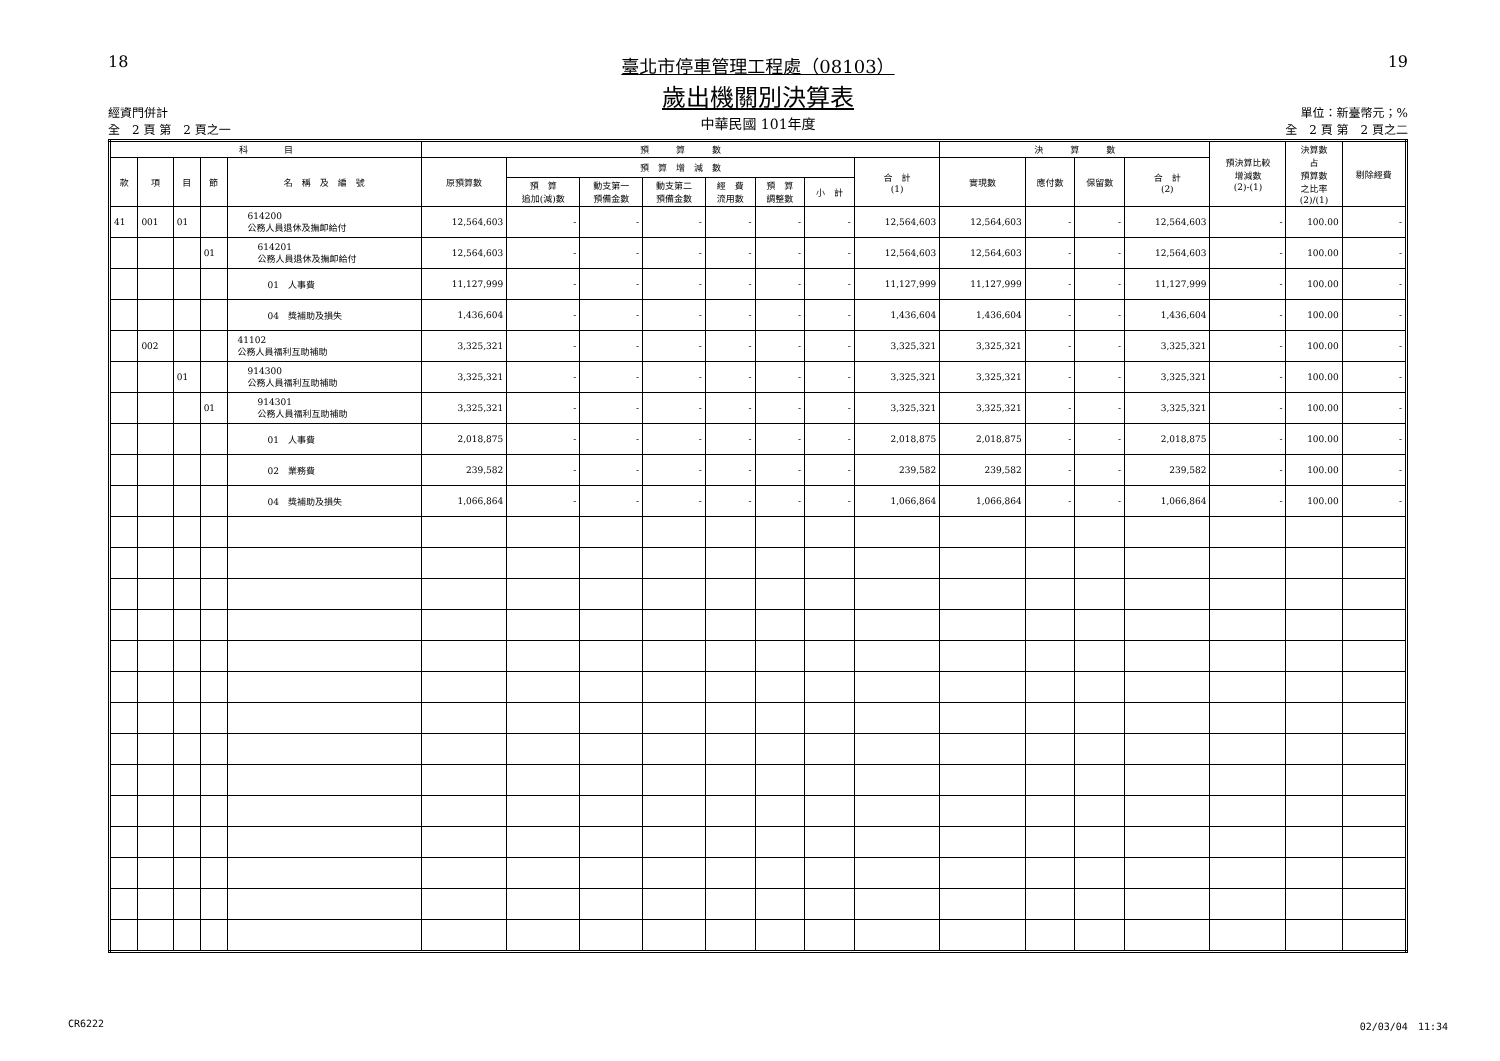18 臺北市停車管理工程處（08103）
歲出機關別決算表
中華民國 101年度
19
經資門併計
全　2 頁 第　2 頁之一
單位：新臺幣元；%
全　2 頁 第　2 頁之二
| 科 目 | | | | | 預 算 數 | | | | | | | | 決 算 數 | | | | 預決算比較 增減數 (2)-(1) | 決算數 占 預算數 之比率 (2)/(1) | 剔除經費 |
| --- | --- | --- | --- | --- | --- | --- | --- | --- | --- | --- | --- | --- | --- | --- | --- | --- | --- | --- | --- |
| 款 | 項 | 目 | 節 | 名 稱 及 編 號 | 原預算數 | 預 算 增 減 數 | | | | | | 合 計 (1) | 實現數 | 應付數 | 保留數 | 合 計 (2) | | | |
| | | | | | | 預 算 追加(減)數 | 動支第一 預備金數 | 動支第二 預備金數 | 經 費 流用數 | 預 算 調整數 | 小 計 | | | | | | | | |
| 41 | 001 | 01 | | 614200 公務人員退休及撫卹給付 | 12,564,603 | - | - | - | - | - | - | 12,564,603 | 12,564,603 | - | - | 12,564,603 | - | 100.00 | - |
| | | | 01 | 614201 公務人員退休及撫卹給付 | 12,564,603 | - | - | - | - | - | - | 12,564,603 | 12,564,603 | - | - | 12,564,603 | - | 100.00 | - |
| | | | | 01 人事費 | 11,127,999 | - | - | - | - | - | - | 11,127,999 | 11,127,999 | - | - | 11,127,999 | - | 100.00 | - |
| | | | | 04 獎補助及損失 | 1,436,604 | - | - | - | - | - | - | 1,436,604 | 1,436,604 | - | - | 1,436,604 | - | 100.00 | - |
| | 002 | | | 41102 公務人員福利互助補助 | 3,325,321 | - | - | - | - | - | - | 3,325,321 | 3,325,321 | - | - | 3,325,321 | - | 100.00 | - |
| | | 01 | | 914300 公務人員福利互助補助 | 3,325,321 | - | - | - | - | - | - | 3,325,321 | 3,325,321 | - | - | 3,325,321 | - | 100.00 | - |
| | | | 01 | 914301 公務人員福利互助補助 | 3,325,321 | - | - | - | - | - | - | 3,325,321 | 3,325,321 | - | - | 3,325,321 | - | 100.00 | - |
| | | | | 01 人事費 | 2,018,875 | - | - | - | - | - | - | 2,018,875 | 2,018,875 | - | - | 2,018,875 | - | 100.00 | - |
| | | | | 02 業務費 | 239,582 | - | - | - | - | - | - | 239,582 | 239,582 | - | - | 239,582 | - | 100.00 | - |
| | | | | 04 獎補助及損失 | 1,066,864 | - | - | - | - | - | - | 1,066,864 | 1,066,864 | - | - | 1,066,864 | - | 100.00 | - |
CR6222 02/03/04　11:34